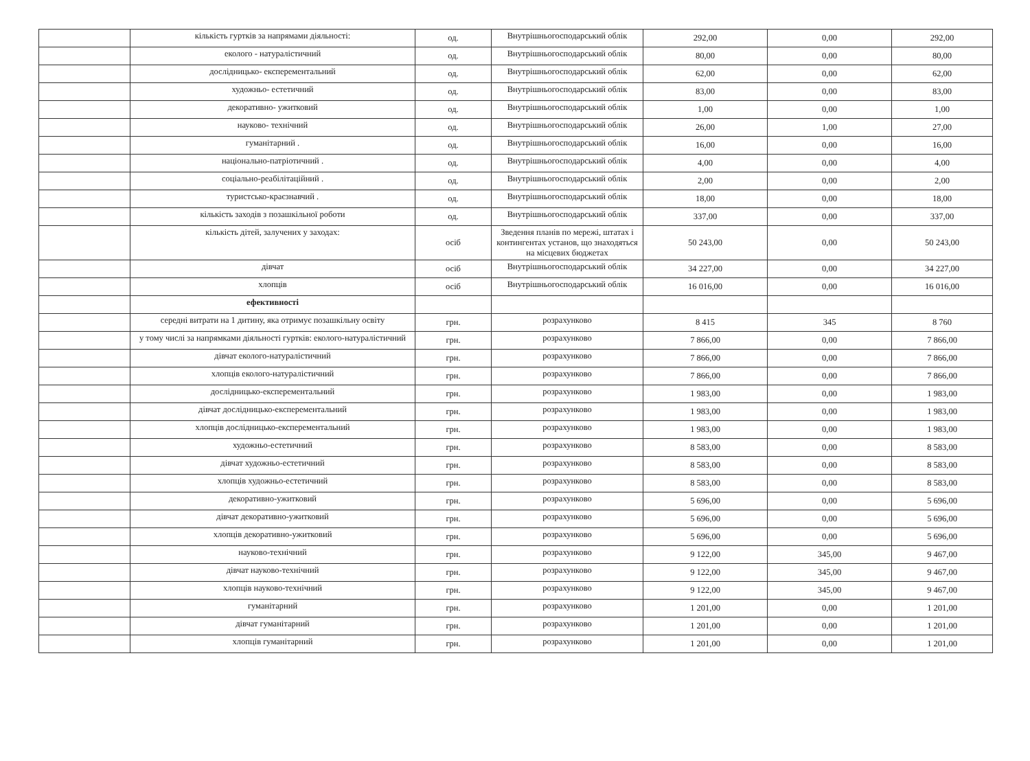| | кількість гуртків за напрямами діяльності: | од. | Внутрішньогосподарський облік | 292,00 | 0,00 | 292,00 |
| | еколого - натуралістичний | од. | Внутрішньогосподарський облік | 80,00 | 0,00 | 80,00 |
| | дослідницько- експерементальний | од. | Внутрішньогосподарський облік | 62,00 | 0,00 | 62,00 |
| | художньо- естетичний | од. | Внутрішньогосподарський облік | 83,00 | 0,00 | 83,00 |
| | декоративно- ужитковий | од. | Внутрішньогосподарський облік | 1,00 | 0,00 | 1,00 |
| | науково- технічний | од. | Внутрішньогосподарський облік | 26,00 | 1,00 | 27,00 |
| | гуманітарний . | од. | Внутрішньогосподарський облік | 16,00 | 0,00 | 16,00 |
| | національно-патріотичний . | од. | Внутрішньогосподарський облік | 4,00 | 0,00 | 4,00 |
| | соціально-реабілітаційний . | од. | Внутрішньогосподарський облік | 2,00 | 0,00 | 2,00 |
| | туристсько-краєзнавчий . | од. | Внутрішньогосподарський облік | 18,00 | 0,00 | 18,00 |
| | кількість заходів з позашкільної роботи | од. | Внутрішньогосподарський облік | 337,00 | 0,00 | 337,00 |
| | кількість дітей, залучених у заходах: | осіб | Зведення планів по мережі, штатах і контингентах установ, що знаходяться на місцевих бюджетах | 50 243,00 | 0,00 | 50 243,00 |
| | дівчат | осіб | Внутрішньогосподарський облік | 34 227,00 | 0,00 | 34 227,00 |
| | хлопців | осіб | Внутрішньогосподарський облік | 16 016,00 | 0,00 | 16 016,00 |
| | ефективності | | | | | |
| | середні витрати на 1 дитину, яка отримує позашкільну освіту | грн. | розрахунково | 8 415 | 345 | 8 760 |
| | у тому числі за напрямками діяльності гуртків: еколого-натуралістичний | грн. | розрахунково | 7 866,00 | 0,00 | 7 866,00 |
| | дівчат еколого-натуралістичний | грн. | розрахунково | 7 866,00 | 0,00 | 7 866,00 |
| | хлопців еколого-натуралістичний | грн. | розрахунково | 7 866,00 | 0,00 | 7 866,00 |
| | дослідницько-експерементальний | грн. | розрахунково | 1 983,00 | 0,00 | 1 983,00 |
| | дівчат дослідницько-експерементальний | грн. | розрахунково | 1 983,00 | 0,00 | 1 983,00 |
| | хлопців дослідницько-експерементальний | грн. | розрахунково | 1 983,00 | 0,00 | 1 983,00 |
| | художньо-естетичний | грн. | розрахунково | 8 583,00 | 0,00 | 8 583,00 |
| | дівчат художньо-естетичний | грн. | розрахунково | 8 583,00 | 0,00 | 8 583,00 |
| | хлопців художньо-естетичний | грн. | розрахунково | 8 583,00 | 0,00 | 8 583,00 |
| | декоративно-ужитковий | грн. | розрахунково | 5 696,00 | 0,00 | 5 696,00 |
| | дівчат декоративно-ужитковий | грн. | розрахунково | 5 696,00 | 0,00 | 5 696,00 |
| | хлопців декоративно-ужитковий | грн. | розрахунково | 5 696,00 | 0,00 | 5 696,00 |
| | науково-технічний | грн. | розрахунково | 9 122,00 | 345,00 | 9 467,00 |
| | дівчат науково-технічний | грн. | розрахунково | 9 122,00 | 345,00 | 9 467,00 |
| | хлопців науково-технічний | грн. | розрахунково | 9 122,00 | 345,00 | 9 467,00 |
| | гуманітарний | грн. | розрахунково | 1 201,00 | 0,00 | 1 201,00 |
| | дівчат гуманітарний | грн. | розрахунково | 1 201,00 | 0,00 | 1 201,00 |
| | хлопців гуманітарний | грн. | розрахунково | 1 201,00 | 0,00 | 1 201,00 |